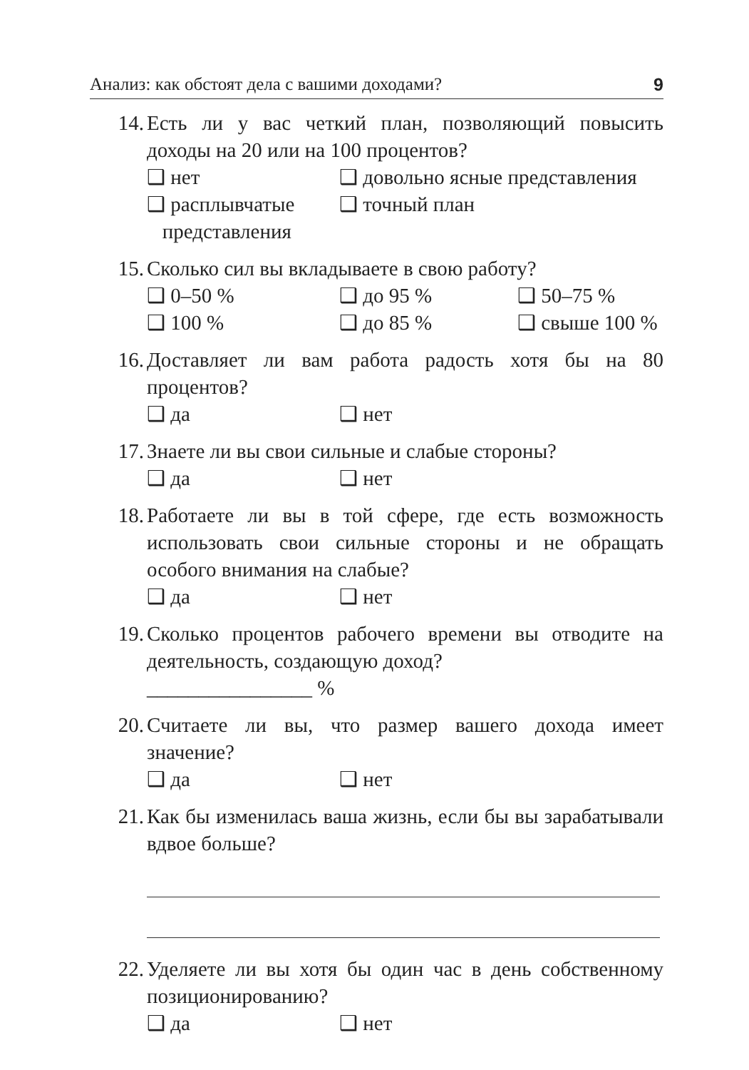Анализ: как обстоят дела с вашими доходами? 9
14. Есть ли у вас четкий план, позволяющий повысить доходы на 20 или на 100 процентов?
❑ нет ❑ довольно ясные представления ❑ расплывчатые
представления ❑ точный план
15. Сколько сил вы вкладываете в свою работу?
❑ 0–50 % ❑ до 95 % ❑ 50–75 % ❑ 100 % ❑ до 85 % ❑ свыше 100 %
16. Доставляет ли вам работа радость хотя бы на 80 процентов?
❑ да ❑ нет
17. Знаете ли вы свои сильные и слабые стороны?
❑ да ❑ нет
18. Работаете ли вы в той сфере, где есть возможность использовать свои сильные стороны и не обращать особого внимания на слабые?
❑ да ❑ нет
19. Сколько процентов рабочего времени вы отводите на деятельность, создающую доход?
________________ %
20. Считаете ли вы, что размер вашего дохода имеет значение?
❑ да ❑ нет
21. Как бы изменилась ваша жизнь, если бы вы зарабатывали вдвое больше?
22. Уделяете ли вы хотя бы один час в день собственному позиционированию?
❑ да ❑ нет